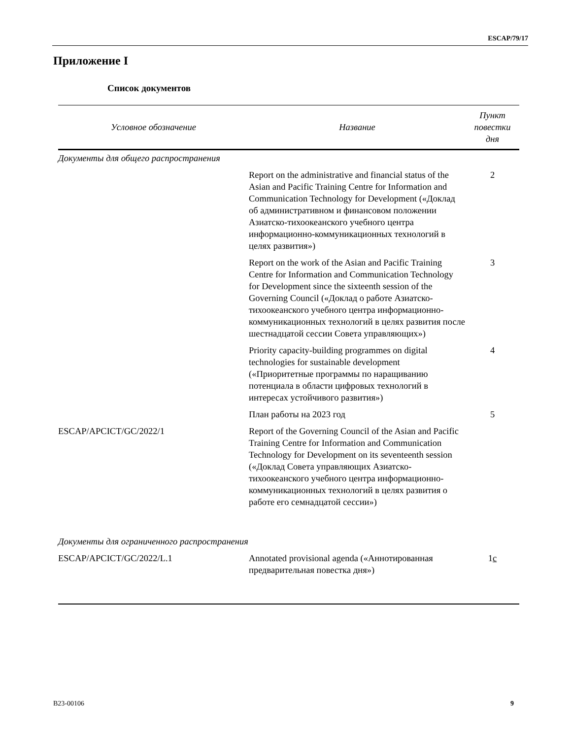ESCAP/79/17
Приложение I
Список документов
| Условное обозначение | Название | Пункт повестки дня |
| --- | --- | --- |
| Документы для общего распространения | | |
| | Report on the administrative and financial status of the Asian and Pacific Training Centre for Information and Communication Technology for Development («Доклад об административном и финансовом положении Азиатско-тихоокеанского учебного центра информационно-коммуникационных технологий в целях развития») | 2 |
| | Report on the work of the Asian and Pacific Training Centre for Information and Communication Technology for Development since the sixteenth session of the Governing Council («Доклад о работе Азиатско-тихоокеанского учебного центра информационно-коммуникационных технологий в целях развития после шестнадцатой сессии Совета управляющих») | 3 |
| | Priority capacity-building programmes on digital technologies for sustainable development («Приоритетные программы по наращиванию потенциала в области цифровых технологий в интересах устойчивого развития») | 4 |
| | План работы на 2023 год | 5 |
| ESCAP/APCICT/GC/2022/1 | Report of the Governing Council of the Asian and Pacific Training Centre for Information and Communication Technology for Development on its seventeenth session («Доклад Совета управляющих Азиатско-тихоокеанского учебного центра информационно-коммуникационных технологий в целях развития о работе его семнадцатой сессии») | |
| Документы для ограниченного распространения | | |
| ESCAP/APCICT/GC/2022/L.1 | Annotated provisional agenda («Аннотированная предварительная повестка дня») | 1 c |
B23-00106 9